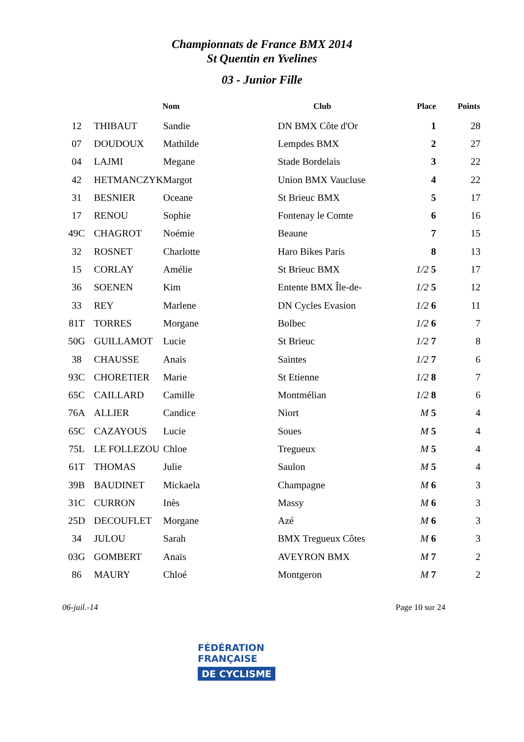Championnats de France BMX 2014
St Quentin en Yvelines
03 - Junior Fille
| | Nom | | Club | Place | Points |
| --- | --- | --- | --- | --- | --- |
| 12 | THIBAUT | Sandie | DN BMX Côte d'Or | 1 | 28 |
| 07 | DOUDOUX | Mathilde | Lempdes BMX | 2 | 27 |
| 04 | LAJMI | Megane | Stade Bordelais | 3 | 22 |
| 42 | HETMANCZYK | Margot | Union BMX Vaucluse | 4 | 22 |
| 31 | BESNIER | Oceane | St Brieuc BMX | 5 | 17 |
| 17 | RENOU | Sophie | Fontenay le Comte | 6 | 16 |
| 49C | CHAGROT | Noémie | Beaune | 7 | 15 |
| 32 | ROSNET | Charlotte | Haro Bikes Paris | 8 | 13 |
| 15 | CORLAY | Amélie | St Brieuc BMX | 1/2 5 | 17 |
| 36 | SOENEN | Kim | Entente BMX Île-de- | 1/2 5 | 12 |
| 33 | REY | Marlene | DN Cycles Evasion | 1/2 6 | 11 |
| 81T | TORRES | Morgane | Bolbec | 1/2 6 | 7 |
| 50G | GUILLAMOT | Lucie | St Brieuc | 1/2 7 | 8 |
| 38 | CHAUSSE | Anais | Saintes | 1/2 7 | 6 |
| 93C | CHORETIER | Marie | St Etienne | 1/2 8 | 7 |
| 65C | CAILLARD | Camille | Montmélian | 1/2 8 | 6 |
| 76A | ALLIER | Candice | Niort | M 5 | 4 |
| 65C | CAZAYOUS | Lucie | Soues | M 5 | 4 |
| 75L | LE FOLLEZOU | Chloe | Tregueux | M 5 | 4 |
| 61T | THOMAS | Julie | Saulon | M 5 | 4 |
| 39B | BAUDINET | Mickaela | Champagne | M 6 | 3 |
| 31C | CURRON | Inès | Massy | M 6 | 3 |
| 25D | DECOUFLET | Morgane | Azé | M 6 | 3 |
| 34 | JULOU | Sarah | BMX Tregueux Côtes | M 6 | 3 |
| 03G | GOMBERT | Anaïs | AVEYRON BMX | M 7 | 2 |
| 86 | MAURY | Chloé | Montgeron | M 7 | 2 |
06-juil.-14 Page 10 sur 24
FÉDÉRATION
FRANÇAISE
DE CYCLISME